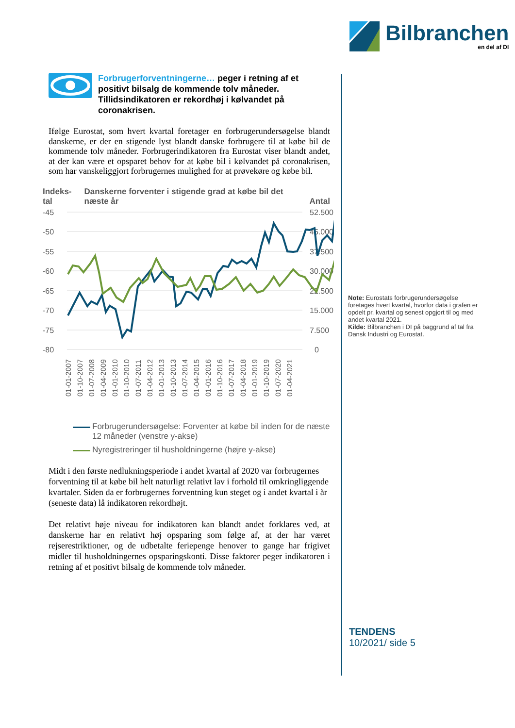Bilbranchen
en del af DI
Forbrugerforventningerne… peger i retning af et positivt bilsalg de kommende tolv måneder. Tillidsindikatoren er rekordhøj i kølvandet på coronakrisen.
Ifølge Eurostat, som hvert kvartal foretager en forbrugerundersøgelse blandt danskerne, er der en stigende lyst blandt danske forbrugere til at købe bil de kommende tolv måneder. Forbrugerindikatoren fra Eurostat viser blandt andet, at der kan være et opsparet behov for at købe bil i kølvandet på coronakrisen, som har vanskeliggjort forbrugernes mulighed for at prøvekøre og købe bil.
Indeks-
tal Danskerne forventer i stigende grad at købe bil det næste år Antal
-45
-50
-55
-60
-65
-70
-75
-80
52.500
45.000
37.500
30.000
22.500
15.000
7.500
0
01-01-2007
01-10-2007
01-07-2008
01-04-2009
01-01-2010
01-10-2010
01-07-2011
01-04-2012
01-01-2013
01-10-2013
01-07-2014
01-04-2015
01-01-2016
01-10-2016
01-07-2017
01-04-2018
01-01-2019
01-10-2019
01-07-2020
01-04-2021
Forbrugerundersøgelse: Forventer at købe bil inden for de næste 12 måneder (venstre y-akse)
Nyregistreringer til husholdningerne (højre y-akse)
Midt i den første nedlukningsperiode i andet kvartal af 2020 var forbrugernes forventning til at købe bil helt naturligt relativt lav i forhold til omkringliggende kvartaler. Siden da er forbrugernes forventning kun steget og i andet kvartal i år (seneste data) lå indikatoren rekordhøjt.
Det relativt høje niveau for indikatoren kan blandt andet forklares ved, at danskerne har en relativt høj opsparing som følge af, at der har været rejserestriktioner, og de udbetalte feriepenge henover to gange har frigivet midler til husholdningernes opsparingskonti. Disse faktorer peger indikatoren i retning af et positivt bilsalg de kommende tolv måneder.
Note: Eurostats forbrugerundersøgelse foretages hvert kvartal, hvorfor data i grafen er opdelt pr. kvartal og senest opgjort til og med andet kvartal 2021.
Kilde: Bilbranchen i DI på baggrund af tal fra Dansk Industri og Eurostat.
TENDENS
10/2021/ side 5